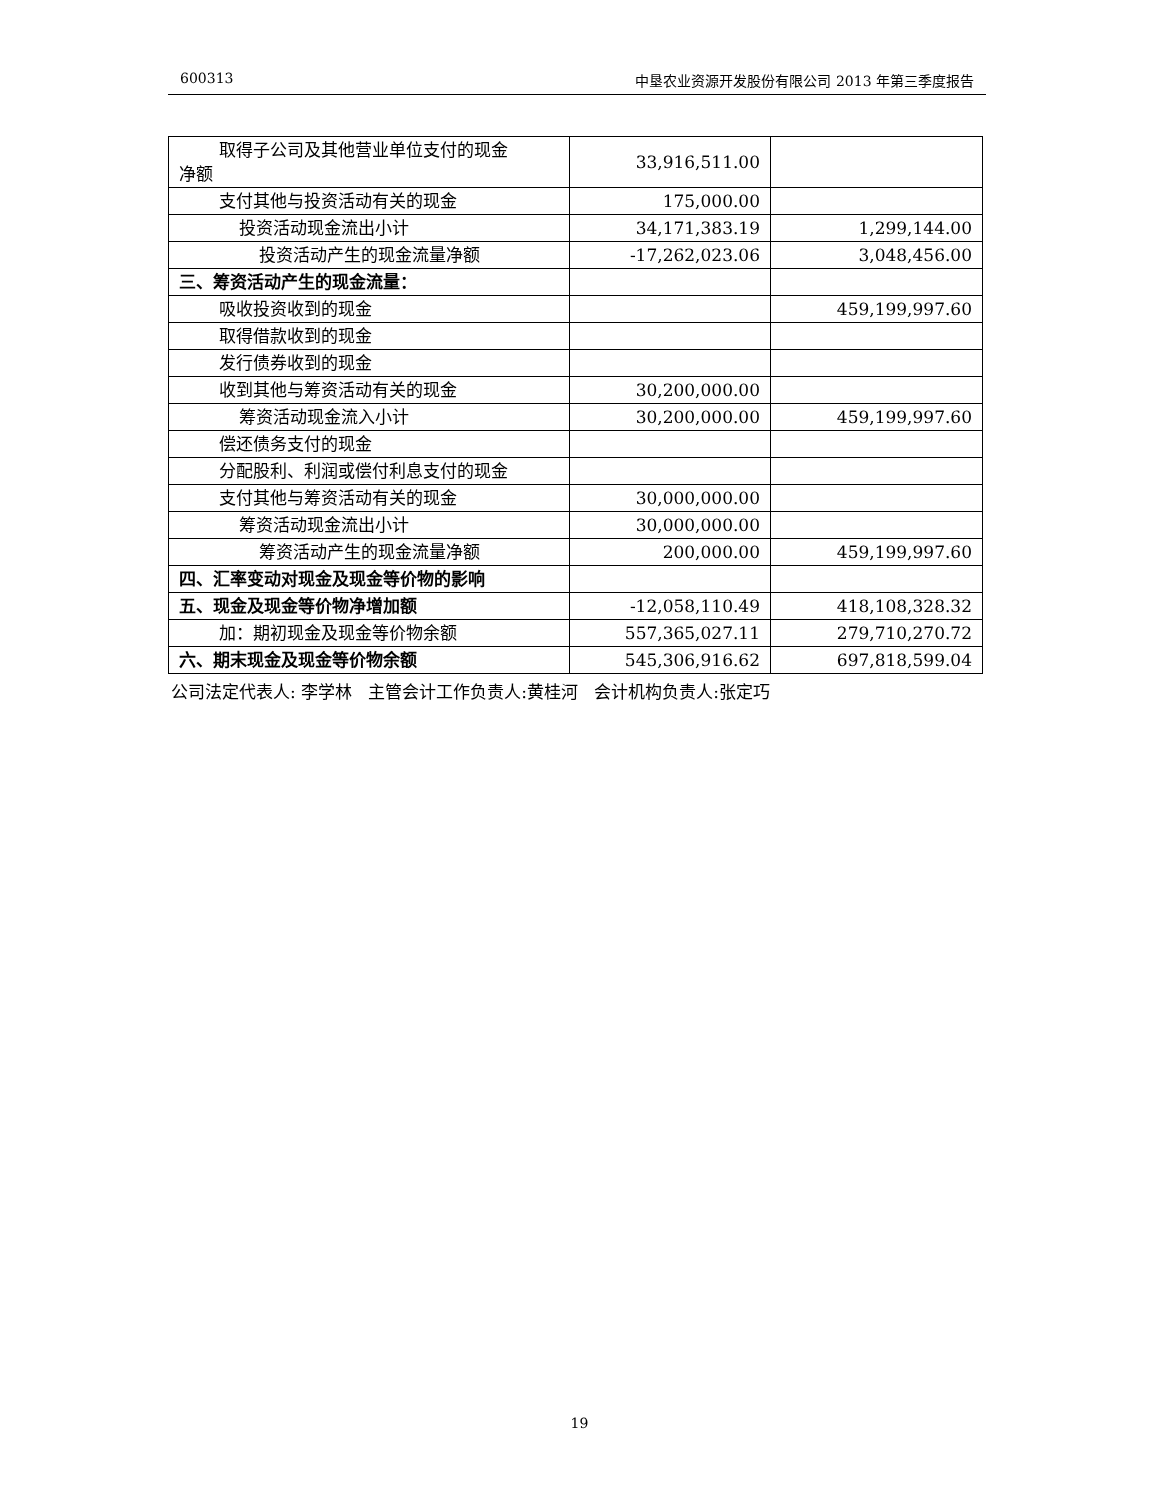600313 中垦农业资源开发股份有限公司 2013 年第三季度报告
| 取得子公司及其他营业单位支付的现金 净额 | 33,916,511.00 | |
| 支付其他与投资活动有关的现金 | 175,000.00 | |
| 投资活动现金流出小计 | 34,171,383.19 | 1,299,144.00 |
| 投资活动产生的现金流量净额 | -17,262,023.06 | 3,048,456.00 |
| 三、筹资活动产生的现金流量： | | |
| 吸收投资收到的现金 | | 459,199,997.60 |
| 取得借款收到的现金 | | |
| 发行债券收到的现金 | | |
| 收到其他与筹资活动有关的现金 | 30,200,000.00 | |
| 筹资活动现金流入小计 | 30,200,000.00 | 459,199,997.60 |
| 偿还债务支付的现金 | | |
| 分配股利、利润或偿付利息支付的现金 | | |
| 支付其他与筹资活动有关的现金 | 30,000,000.00 | |
| 筹资活动现金流出小计 | 30,000,000.00 | |
| 筹资活动产生的现金流量净额 | 200,000.00 | 459,199,997.60 |
| 四、汇率变动对现金及现金等价物的影响 | | |
| 五、现金及现金等价物净增加额 | -12,058,110.49 | 418,108,328.32 |
| 加：期初现金及现金等价物余额 | 557,365,027.11 | 279,710,270.72 |
| 六、期末现金及现金等价物余额 | 545,306,916.62 | 697,818,599.04 |
公司法定代表人: 李学林 主管会计工作负责人:黄桂河 会计机构负责人:张定巧
19